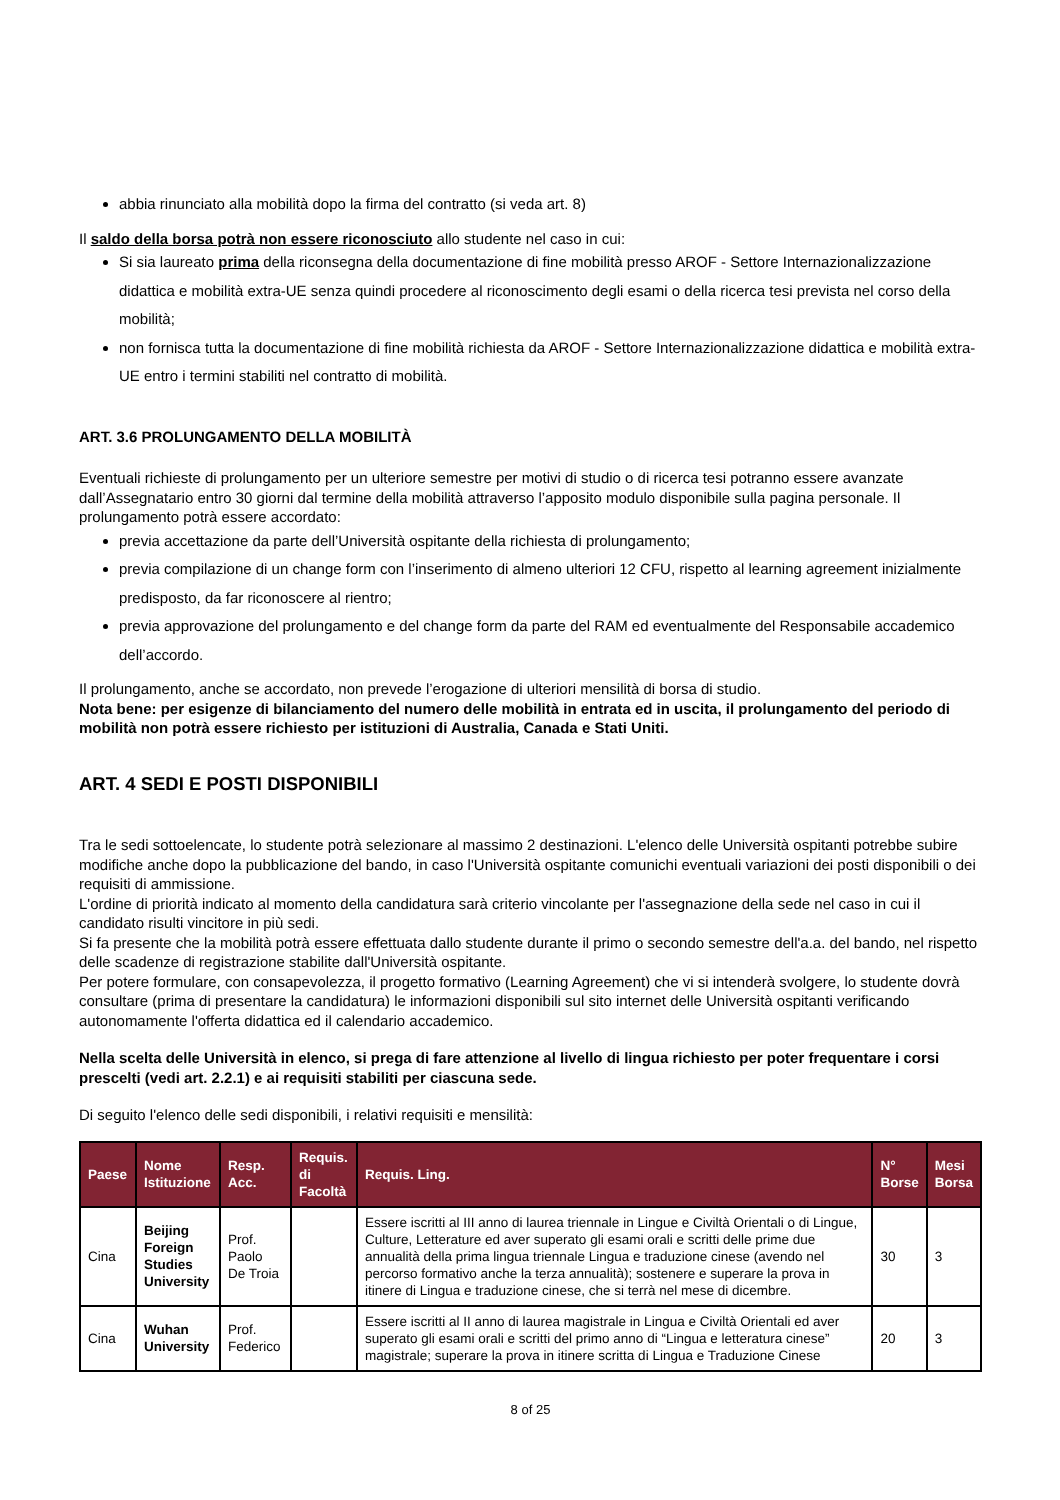abbia rinunciato alla mobilità dopo la firma del contratto (si veda art. 8)
Il saldo della borsa potrà non essere riconosciuto allo studente nel caso in cui:
Si sia laureato prima della riconsegna della documentazione di fine mobilità presso AROF - Settore Internazionalizzazione didattica e mobilità extra-UE senza quindi procedere al riconoscimento degli esami o della ricerca tesi prevista nel corso della mobilità;
non fornisca tutta la documentazione di fine mobilità richiesta da AROF - Settore Internazionalizzazione didattica e mobilità extra-UE entro i termini stabiliti nel contratto di mobilità.
ART. 3.6 PROLUNGAMENTO DELLA MOBILITÀ
Eventuali richieste di prolungamento per un ulteriore semestre per motivi di studio o di ricerca tesi potranno essere avanzate dall’Assegnatario entro 30 giorni dal termine della mobilità attraverso l’apposito modulo disponibile sulla pagina personale. Il prolungamento potrà essere accordato:
previa accettazione da parte dell’Università ospitante della richiesta di prolungamento;
previa compilazione di un change form con l’inserimento di almeno ulteriori 12 CFU, rispetto al learning agreement inizialmente predisposto, da far riconoscere al rientro;
previa approvazione del prolungamento e del change form da parte del RAM ed eventualmente del Responsabile accademico dell’accordo.
Il prolungamento, anche se accordato, non prevede l’erogazione di ulteriori mensilità di borsa di studio.
Nota bene: per esigenze di bilanciamento del numero delle mobilità in entrata ed in uscita, il prolungamento del periodo di mobilità non potrà essere richiesto per istituzioni di Australia, Canada e Stati Uniti.
ART. 4 SEDI E POSTI DISPONIBILI
Tra le sedi sottoelencate, lo studente potrà selezionare al massimo 2 destinazioni. L'elenco delle Università ospitanti potrebbe subire modifiche anche dopo la pubblicazione del bando, in caso l'Università ospitante comunichi eventuali variazioni dei posti disponibili o dei requisiti di ammissione.
L'ordine di priorità indicato al momento della candidatura sarà criterio vincolante per l'assegnazione della sede nel caso in cui il candidato risulti vincitore in più sedi.
Si fa presente che la mobilità potrà essere effettuata dallo studente durante il primo o secondo semestre dell'a.a. del bando, nel rispetto delle scadenze di registrazione stabilite dall'Università ospitante.
Per potere formulare, con consapevolezza, il progetto formativo (Learning Agreement) che vi si intenderà svolgere, lo studente dovrà consultare (prima di presentare la candidatura) le informazioni disponibili sul sito internet delle Università ospitanti verificando autonomamente l'offerta didattica ed il calendario accademico.
Nella scelta delle Università in elenco, si prega di fare attenzione al livello di lingua richiesto per poter frequentare i corsi prescelti (vedi art. 2.2.1) e ai requisiti stabiliti per ciascuna sede.
Di seguito l'elenco delle sedi disponibili, i relativi requisiti e mensilità:
| Paese | Nome Istituzione | Resp. Acc. | Requis. di Facoltà | Requis. Ling. | N° Borse | Mesi Borsa |
| --- | --- | --- | --- | --- | --- | --- |
| Cina | Beijing Foreign Studies University | Prof. Paolo De Troia | | Essere iscritti al III anno di laurea triennale in Lingue e Civiltà Orientali o di Lingue, Culture, Letterature ed aver superato gli esami orali e scritti delle prime due annualità della prima lingua triennale Lingua e traduzione cinese (avendo nel percorso formativo anche la terza annualità); sostenere e superare la prova in itinere di Lingua e traduzione cinese, che si terrà nel mese di dicembre. | 30 | 3 |
| Cina | Wuhan University | Prof. Federico | | Essere iscritti al II anno di laurea magistrale in Lingua e Civiltà Orientali ed aver superato gli esami orali e scritti del primo anno di “Lingua e letteratura cinese” magistrale; superare la prova in itinere scritta di Lingua e Traduzione Cinese | 20 | 3 |
8 of 25